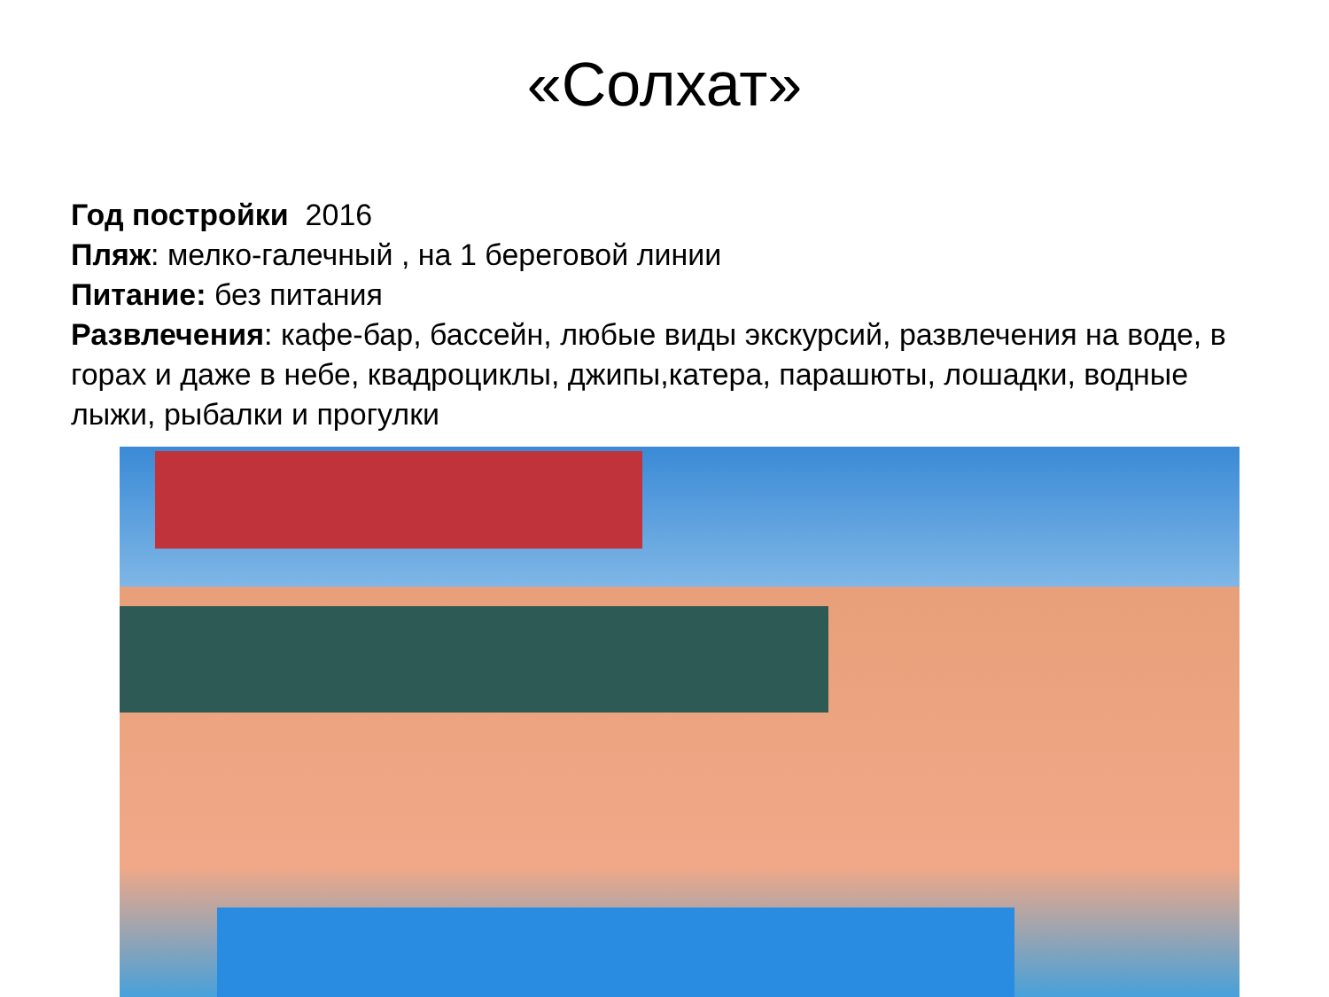«Солхат»
Год постройки 2016
Пляж: мелко-галечный , на 1 береговой линии
Питание: без питания
Развлечения: кафе-бар, бассейн, любые виды экскурсий, развлечения на воде, в горах и даже в небе, квадроциклы, джипы,катера, парашюты, лошадки, водные лыжи, рыбалки и прогулки